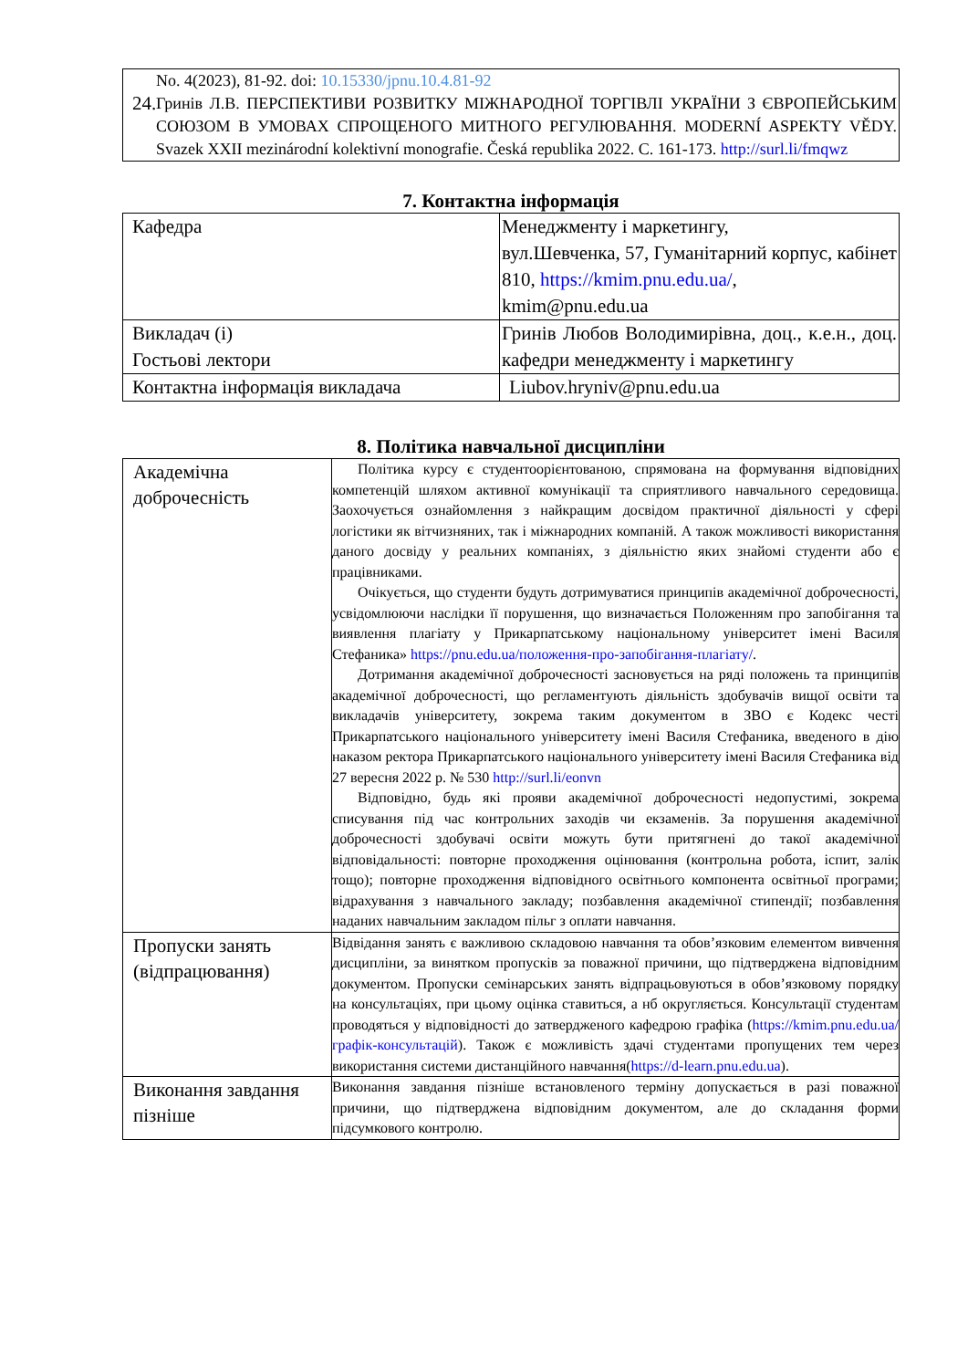| No. 4(2023), 81-92. doi: 10.15330/jpnu.10.4.81-92 24. Гринів Л.В. ПЕРСПЕКТИВИ РОЗВИТКУ МІЖНАРОДНОЇ ТОРГІВЛІ УКРАЇНИ З ЄВРОПЕЙСЬКИМ СОЮЗОМ В УМОВАХ СПРОЩЕНОГО МИТНОГО РЕГУЛЮВАННЯ. MODERNÍ ASPEKTY VĚDY. Svazek XXII mezinárodní kolektivní monografie. Česká republika 2022. C. 161-173. http://surl.li/fmqwz |
7. Контактна інформація
| Кафедра | Менеджменту і маркетингу, вул.Шевченка, 57, Гуманітарний корпус, кабінет 810, https://kmim.pnu.edu.ua/ , kmim@pnu.edu.ua |
| Викладач (і) Гостьові лектори | Гринів Любов Володимирівна, доц., к.е.н., доц. кафедри менеджменту і маркетингу |
| Контактна інформація викладача | Liubov.hryniv@pnu.edu.ua |
8. Політика навчальної дисципліни
| Академічна доброчесність | Політика курсу є студентоорієнтованою, спрямована на формування відповідних компетенцій шляхом активної комунікації та сприятливого навчального середовища. Заохочується ознайомлення з найкращим досвідом практичної діяльності у сфері логістики як вітчизняних, так і міжнародних компаній. А також можливості використання даного досвіду у реальних компаніях, з діяльністю яких знайомі студенти або є працівниками. Очікується, що студенти будуть дотримуватися принципів академічної доброчесності, усвідомлюючи наслідки її порушення, що визначається Положенням про запобігання та виявлення плагіату у Прикарпатському національному університет імені Василя Стефаника» https://pnu.edu.ua/положення-про-запобігання-плагіату/ . Дотримання академічної доброчесності засновується на ряді положень та принципів академічної доброчесності, що регламентують діяльність здобувачів вищої освіти та викладачів університету, зокрема таким документом в ЗВО є Кодекс честі Прикарпатського національного університету імені Василя Стефаника, введеного в дію наказом ректора Прикарпатського національного університету імені Василя Стефаника від 27 вересня 2022 р. № 530 http://surl.li/eonvn Відповідно, будь які прояви академічної доброчесності недопустимі, зокрема списування під час контрольних заходів чи екзаменів. За порушення академічної доброчесності здобувачі освіти можуть бути притягнені до такої академічної відповідальності: повторне проходження оцінювання (контрольна робота, іспит, залік тощо); повторне проходження відповідного освітнього компонента освітньої програми; відрахування з навчального закладу; позбавлення академічної стипендії; позбавлення наданих навчальним закладом пільг з оплати навчання. |
| Пропуски занять (відпрацювання) | Відвідання занять є важливою складовою навчання та обов’язковим елементом вивчення дисципліни, за винятком пропусків за поважної причини, що підтверджена відповідним документом. Пропуски семінарських занять відпрацьовуються в обов’язковому порядку на консультаціях, при цьому оцінка ставиться, а нб округляється. Консультації студентам проводяться у відповідності до затвердженого кафедрою графіка ( https://kmim.pnu.edu.ua/графік-консультацій ). Також є можливість здачі студентами пропущених тем через використання системи дистанційного навчання( https://d-learn.pnu.edu.ua ). |
| Виконання завдання пізніше | Виконання завдання пізніше встановленого терміну допускається в разі поважної причини, що підтверджена відповідним документом, але до складання форми підсумкового контролю. |